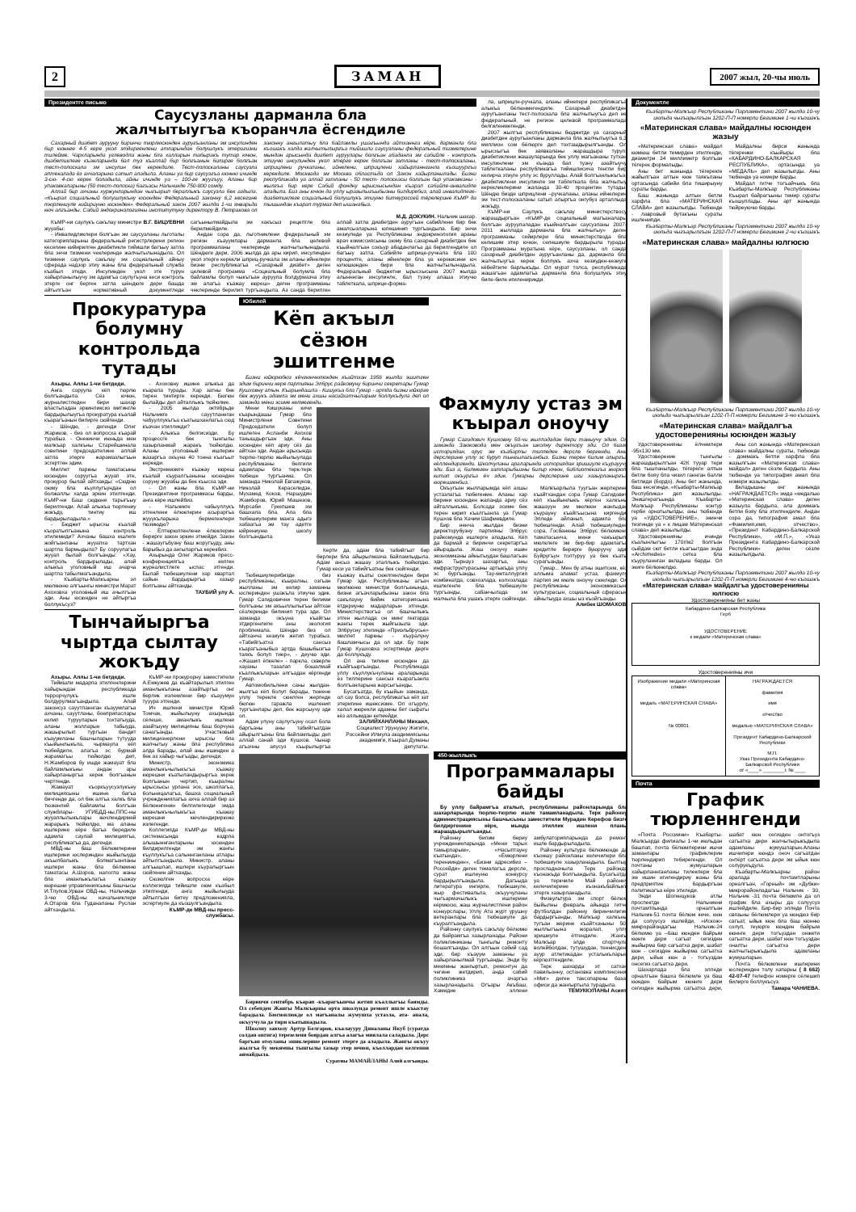2 ЗАМАН 2007 жыл, 20-чы июль
Президентге письмо
Саусузланы дарманла бла
жалчытыугъа къоранчла ёсгендиле
Сахарный диабет аурууну биринчи тюрлюсюнден ауругъанланы эм инсулинден бир кюннге 4-5 кере укол этдиргенлени атларындан болушлукъ этеригизни тилейме. Чархларында углеводла жаны бла халларын табыракъ тутар ючюн, диабетиклеге къанларында бал туз къаллай бир болгъанын билирге болгъан тест-полоскала эм инсулин бек керекдиле. Тест-полоскаланы саусузла аптекалада ёз ахчаларына сатып аладыла. Аланы уа бир саусузгъа кюнню ичинде 3-сю- 4-сю керек боладыла, айны ичинде уа – 100-ге жуугъуу. Аланы бир упаковкаларыны (50 тест-полоска) багъасы Нальчикде 750-800 сомду.
Аллай бир ахчаны хуржунларындан чыгъарып бераллыкъ саусузла бек аздыла. «Къырал социальный болушлукъну юсюнден Федеральный законну 6,2 кесегине тюрлениуле кийириуню юсюнден» Федеральный закон 2007 жылда 1-чи январьда кюч алгъанды. Сабий эндокринологияны институтуну директору В. Петракова ол законну ангылатыу бла байламлы ушагъында айтханнга кёре, дарманла бла къошакъ халда жалчытылыргъа тийишли саусузланы федеральный тизмелерине мындан арысында диабет ауруулары болгъан абаданла эм сабийле - контроль этиучю инсулинден укол этерге керек болгъан затланы - тест-полоскаланы, шприцлени ручкаланы, ийнелени, шприцлени хайырланнганла къошуургъа керекдиле. Москвада эм Москва областьда ол Закон хайырланылады. Бизни республикада уа аллай затланы - 50 тест- полоскасы болгъан бир упаковканы - жылгъа бир кере Сабий фондну ырысхысындан къарап сабийле-инвалидле аладыла. Биз аны ючюн да уллу ыразылыгъыбызны билдиребиз, алай инвалидлеге-диабетиклеге социальный болушлукъ этиуню битеуроссей тёрелерине КъМР да тышындан къарап турмаз деп ышанабыз.
М.Д. ДОКУКИН. Нальчик шахар.
КъМР-ни саулукъ сакълау министри В.Г. БИЦУЕВНИ жууабы:
- Инвалидликлери болгъан эм саусузланы льготалы категорияларыны федеральный регистрлерини регион кесегине кийирилген диабетикле тийишли багъыу затла бла энчи тизмени чеклеринде жалчытылынадыла. Ол тизмени саулукъ сакълау эм социальный айныу сферада надзор этиу жаны бла федеральный служба къабыл этеди. Инсулинден укол эте турун хайырланылыучу эм адамгъа саулугъуна кеси контроль этерге онг берген затла шёндюге дери башда айтылгъан нормативный документледе сагъынылмайдыла эм хакъсыз рецептле бла берилмейдиле.
Андан сора да, льготниклени федеральный эм регион къауумлары дарманла бла целевой программаланы чеклеринде жалчытылынадыла. Шёндюге дери, 2006 жылда да ары кирип, инсулинден укол этерге керекли шприц-ручкала эм аланы ийнелери бизни республикагъа «Сахарный диабет» деген целевой программа «Социальный болумла бла байламлы болуп чыкъгъан ауруула болдурмазча этиу эм алагъа къажау кюреш» деген программаны чеклеринде берилип тургъандыла. Аз санда берилген аллай затла диабетден ауругъан сабийлени бир бек амалсызларына юлешинип тургъандыла. Бир энчи кезиуледе уа Республиканы эндокринология араны врач комиссиясыны оюму бла сахарный диабетден бек къыйналгъан сокъур абаданлагъа да берилгендиле ол багъыу затла. Сабийле шприце-ручкала бла 100 процентге, аланы ийнелери бла уа керекисини юч юлюшюнден бири бла жалчытылынадыла. Федеральный бюджетни ырысхысына 2007 жылда алынннган инсулинле, бал тузну алаша этиучю таблеткала, шприце-форма-
ла, шприцле-ручкала, аланы ийнелери республикагъа алыкъа бёлюнмегендиле. Сахарный диабетден ауругъанланы тест-полоскала бла жалчытыугъа деп не федеральный, не регион целевой программалада белгиленмегенди.
2007 жылгъа республиканы бюджетде уа сахарный диабетден ауругъанланы дарманла бла жалчытыугъа 6,3 миллион сом бёлюрге деп тохташдырылгъанды. Ол ырысхыгъа бек заявкаланы жарашдыра туруп, диабетиклени жашауларында бек уллу магъананы тутхан инсулинлени эм къанда бал тузну азайтыучу таблеткаланы республикагъа тийишлисича тенгли бир келирча этиуге уллу эс буруллады. Алай болгъанлыкъгъа, диабетиклени инсулинле эм таблеткала бла жалчытыу керекликлерини жаланда 30-40 процентин тутады. Шёндю бизде шприцлени –ручкаланы, аланы ийнелерин эм тест-полоскаланы сатып алыргъа онгубуз арталлыда жокъду.
КъМР-ни Саулукъ сакълау министерствосу жарашдыргъан «КъМР-де социальный магъаналары болгъан ауруулаладан къыйналгъан саусузланы 2007-2011 жыллада дарманла бла жалчытыу» деген программаны сейирлери бла министерствода бла келишим этер ючюн, селешиуле бардырыла турады. Программаны муратына кёре, саусузланы, ол санда сахарный диабетден ауругъанланы да, дарманла бла жалчытыугъа керек боллукъ ахча кезиуден-кезиуге кёбейтиле барлыкъды. Ол мурат толса, республикада жашагъан адамлагъа дарманла бла болушлукъ этиу биле-биле игиленирикди.
Прокуратура болумну контрольда тутады
Ахыры. Аллы 1-чи бетдеди.
Анга соруула кёп тюрлю болгъандыла. Сёз ючюн, журналистледен бири шахар властьладан эркинликсиз митингле бардырылыугъа прокуратура къалай къарагъанын билирге сюйгенди.
- Шёндю, - дегенди Олег Жариков, - биз ол вопросха къарай турабыз. - Онекинчи июньда мен малкъар халкъны Старейшинала советини председателине аллай затла этерге жарамазлыгъын эсгертген эдим.
Миллет паркны таматасыны юсюнден соруугъа жууап эте, прокурор былай айтханды: «Сюдню оюму бла къуллугъундан ол болжаллы халда эркин этилгенди. КъМР-ни Баш сюдюне тарыгъыу берилгенди. Алай алыкъа тюрлениу жокъду, тинтиу иш бардырыладыла.»
- Бюджет ырысхы къалай къоратылгъанына контроль этилемиди? Ахчаны башха ишлеге жойгъанланы жууапха тартхан шартла бармыдыла? Бу соруулагъа жууап былай болгъанды: «Хау, контроль бардырылады, алай алыкъа уголовный иш ачарча шартла табылмагъандыла.
- Къабарты-Малкъарны эл мюлкюню алгъынгы министри Марат Ахоховха уголовный иш ачылгъан эди. Аны юсюнден не айтыргъа боллукъсуз?
- Ахоховну ишине алыкъа да къарала турады. Хар затны бек терен тинтирге керекди. Бюгюн былайды деп айталлыкъ тюйюлме.
- 2005 жылда октябрьде Нальчикге сауутланнган чабууллукъгъа къатышханлагъа сюд къачан этилликди?
- Алыкъа белгисизди. Бу процессге бек тынгылы хазырланмай жаракъ тюйюлдю. Аланы уголовный ишлерин жазаргъа окъуна 40 тонна къагъыт керекди.
Экстремизмге къажау кюреш къалай къуралгъаныны юсюнден соруну жууабы да бек къысха эди.
- Ол жаны бла КъМР-ни Президентини программасы барды, анга кёре ишлейбиз.
- Нальчикге чабыуллукъ этгенлени ёлюклерин асыраргъа жууукъларына бермегенлери тюзмюдю?
- Ёлтюрюлгенлени ёлюклерин берирге закон эркин этмейди. Закон - жашаугъбузну баш жоругъуду, аны барыбыз да ангыларгъа керекбиз.
Ахырында Олег Жариков пресс-конференциягъа келген журналистлеге ыспас этгенди. Былай тюбешиулени хар квартал сайын бардырыргъа хазыр болгъаны айтханды.
ТАУБИЙ улу А.
Тынчайыргъа чыртда сылтау жокъду
Ахыры. Аллы 1-чи бетдеди.
Тийишли мадарла этилгенлерини хайырындан республикада террорчулукъ ишле болдурулмагъандыла. Алай законсуз сауутланнган къауумлагъа ахчаны, сауутланы, боеприпаслары келип турууларын тохтатыуда, аланы жолларын табыуда, жашырылып тургъан бандит къауумланы башчыларын тутууда къыйынлыкъла, чырмаула кёп тюбейдиле, алагъа эс бурмай жарамагъы тюйюлдю деп, Н.Жамборов бу ишде жамауат бла байламлыкъны андан ары хайырланыргъа керек болгъанын чертгенди.
Жамауат къоркъуусузлукъну милициясыны ишине багъа бичгенде да, ол бек алгъа халкъ бла тюзюнлей байламлы болгъан служблары- УГИБДД-ны,ППС-ны жууаплылыкълары кючлендирмей жарарыкъ тюйюлдю, ма аланы ишлерине кёре багъа бередиле адамла саулай милициягъа, республикагъа да, дегенди.
МВД-ны баш бёлюмлерини ишлерини юслеринден жыйылыуда акъылбалыкъ болмагъанланы ишлери жаны бла бёлюмню таматасы А.Шоров, налогла жаны бла аманлыкълагъа къажау кюрешни управлениясыны башчысы И.Тлупов,Урван ОВД-ны, Нальчикде 3-чю ОВД-ны начальниклери А.Отаров бла Гуданаланы Руслан айтхандыла.
КъМР-ни прокурорну заместители А.Емкужев да къайтарылып этилген аманлыкъланы азайтыргъа онг берлик излемлени бир къауумун тууура этгенди.
Ич ишлени министри Юрий Томчак, жыйылыуну ахырында сёлеше, аманлыкъ ишлени азайтыуну милицияны баш борчуна санагъанды. Участковый милиционерлени ырысхы бла жалчытыу жаны бла республика алда барады, алай аны ишинден а бек аз хайыр чыгъады, дегенди.
Министр, экономика аманлыкъчылыкъгъа къажау кюрешни къатыландырыргъа керек болгъанын чертип, къыралны ырысхысы урлана эсе, школлагъа, больницалагъа, башха социальный учреждениялагъа ахча аллай бир аз бёлюннгенин белгилегенди эмда аманлыкъчылыкъгъа къажау кюрешни кючлендирирюню излегенди.
Коллегияда КъМР-де МВД-ны системасында кадрла алышыннганларыны юсюнден билдирилгенди эм жангы къуллукъгъа салыннганланы атлары айтылгъандыла. Министр, аланы алгъышлап, ишлери къуралыргъын сюйгенин айтханды.
Сюзюлген вопросха кёре коллегияда тийишли оюм къабыл этилгенди, анга жыйылыуда айтылгъан битеу предложениялa, эсгертиуле да къошулгъандыла.
КъМР-де МВД-ны пресс-службасы.
Юбилей
Кёп акъыл сёзюн эшитгенме
Бизни юйюрюбюз кёчгюнчюлюкден къайтхан 1956 жылда эшитген эдим биринчи кере партияны Элбрус райкомуну биринчи секретары Гумар Кушховну атын. Къарындашла - Кишукъа бла Гумар - артда бизни юйюрге бек жууукъ адамла эм мени ахшы насийхатчыларым боллукъдула деп ол заманда мени эсиме келмегенди.
Мени Кишуканы кичи къарындашы Гумар бла Министрлени Советини Председатели болуп ишлеген Асланби Ахохов танышдыргъан эди. Аны юсюнден кёп ариу сёз да айтхан эди. Андан арысында тюрлю-тюрлю жыйылыулада республиканы белгили адамлары бла терк-терк тюбеше тургъанма. Ол заманда Николай Евгажуков, Николай Кераселидзе, Мухамед Коков, Наршудин Жамборов, Юрий Машезов, Мурсаби Гукепшев эм башхала бла. Ала бла тюбешиулерим манга адыгэ хабзагъа эм тау адетге юйрениуню школу болгъандыла.
Керти да, адам бла табийгъат бир бирлери бла айырылмазча байламлыдыла. Адам ансыз жашау эталлыкъ тюйюлдю. Гумар кеси уа табийгъатны бек сюйгенди.
Тюбешиулерибизде биз республиканы, къыралны, озгъан жылланы эм келир заманны юслеринден ушакъла этиучю эдик. Гумар Сагидовични терен билими болгъаны эм акъыллылыгъы айтхан сёзлеринде билинип тура эди. Ол заманда окъуна къайгъы этдиргенлиле аны экология проблемала. Шёндю биз ол айтханча кезиуге жетип турабыз. «Табийгъатха сансыз къарагъаныбыз артда башыбызгъа таякъ болуп тиер», - деучю эди. «Жашил ёпкеле» - паркла, скверле хауаны тазалап бошалмай къаллыкъларын алгъадан кёргенди Гумар.
Автомобильлени саны жылдан-жылгъа кёп болуп барады, тюнене уллу терекле сюелген жерледе бюгюн гаражла ишленип тургъанлары деп, бек жарсыучу эди ол.
Адам улуну саулугъуну осал бола баргъаны аны табийгъатдан айырылгъаны бла байламлыды деп аллай санай эди Кушхов. Чынар агъачны аяусуз къырылыргъа къажау къаты сюелгенледен бири Гумар эди. Республиканы агъач мюлкюню министри болгъанында, бизни агъачларыбызны закон бла сакълауну бийик категориясына ётдериуню мадарларын этгенди. Министерствогъа ол башчылыкъ этген жыллада он минг гектарда жангы терек жыйгызыла эди. Элбрусну этегинде «Приэльбрусье» миллет паркны - къуралуну башламчысы да ол эди. Бу парк Гумар Кушховха эсгертмеди дерге да боллукъду.
Ол ана тилини юсюнден да къайгъыргъанды. Республикада уллу къуллукъчуланы араларында ёз тиллерине сансыз къарагъанла болгъанларына жарсыгъанды.
Бусагъатда, бу къыйын заманда, ол сау болса, республикагъа кёп зат этеригине ишексизме. Ол огъурлу, халал жюрекли адамны бет сыфаты кёз аллымдан кетмейди.
ЗАЛИЙХАНЛАНЫ Михаил,
Социалист Урунууну Жигити, Россейни Илмула академиясыны академиги, Къырал Думаны депутаты.
Фахмулу устаз эм къырал оноучу
Гумар Сагидович Кушховну 50-чи жыллададан бери таныучу эдим. Ол заманда Заюковода мен окъугъан школну директору эди. Ол бизге историядан, орус эм къабарты тилледен дерсле бергенди. Аны дерслерине уллу эс буруп тынгылагъанбыз. Бизни терен билим алыргъа кёллендиргенди. Школчуланы араларында историядан эришиуле къурауучу эди. Биз а, билмеген затларыбызны билир ючюн, библиотекагъа жюрюп, китап окъургъа ёч эдик. Гумарны дерслерине иги хазырланыргъа кюрешгенбиз.
Окъугъан жылларымда кёп ахшы устазлагъа тюбегенме. Аланы хар бирини юсюнден жаланда ариу сёз айталлыкъма. Болсада эсиме бек терен кирип къалгъанла уа Гумар Кушхов бла Хачим Шафиевдиле.
Бир ненча жылдан бизни директорубузну партияны Элбрус райкомунда ишлерге аладыла. Кёп да бармай а биринчи секретаргъа айырадыла. Жаш оноучу ишин экономиканы айнытыудан башлагъан эди. Тырнауз шахаргъа, аны инфраструктурасыны артыкъда уллу эс бургъанды. Тау-металлургия комбинатда, совхозлада, колхозлада ишлегенле бла тюбешиуле тургъанды, сабанчылада эм малчыла бла ушакъ этерге сюйгенди.
Малкъарлыла туугъан жерлерине къайтхандан сора Гумар Сагидович кёп къыйынлыкъ кёрген халкъны жашауун эм мюлкюн жангыдан къурауну къайгъысына киргенди. Элледе айланып, адамла бла тюбешгенди. Алай тюбешиуледен сора, Госбанкны Элбрус бёлюмюно таматасынча, мени чакъырып, мюлклеге эм бир-бир адамлагъа кредитле берирге буюруучу эди. Буйругъун толтуруу уа бек къаты сурагъанды.
Гумар... Мен бу атны эшитсем, кёз аллыма аламат устаз, фахмулу партия эм мюлк оноучу сюеледи. Ол республиканы экономикасын, культурасын, социальный сферасын айнытыуда ахшы ыз къойгъанды.
Алибек ШОМАХОВ.
Биринчи сентябрь къарап -къарагъынчы жетип къаллыгъы баямды. Ол себепден Жангы Малкъарны орта школунда ремонт ишле къыстау барадыла. Бюгюнлюкде ол магъаналы жумушха устазла, ата- анала, окъуучула да тири къатышадыла.
Школну завхозу Артур Белгаров, къалаууру Диналаны Якуб (суратда солдан онгнга) терезелени боярдан алгъа алагъа миялала саладыла. Дерс баргъан отоуланы эшиклерине ремонт этерге да аладыла. Жангы окъуу жылгъа бу мекямны тынгылы хазыр этер ючюн, къоллардан келгенни аямайдыла.
Суратны МАМАЙЛАНЫ Алий алгъанды.
450-жыллыкъ
Программалары байды
Бу уллу байрамгъа аталып, республиканы районларында бла шахарларында тюрлю-тюрлю ишле тамамланадыла. Терк районну администрациясыны башчысыны заместители Мурадин Керефов бизге билдиргенине кёре, мында этиллик ишлени планы жарашдырылгъанды.
Районну билим бериу учреждениеларында «Мени тарых тамырларым», «Насыптауну къатында», «Ёмюрлени терениинден», «Бизни адресибиз – Россейди» деген темалагъа дерсле, сурат ишлеуню конкурсу бардырылгъандыла. Дагъыда литература ингирле, тюбешиуле, жыр фестивальла, окъуучуланы чыгъармачылыкъ ишлерини кёрмюсю, жаш журналистлени район конкурслары, Уллу Ата журт урушну ветеранлары бла тюбешиуле да къуралгъандыла.
Районну саулукъ сакълау бёлюмю да байрамгъа хазырланады. Райони поликлиниканы тынгылы ремонту бошалгъанды. Ол алгъын сабий сад эди, бир къауум заманны уа хайырланылмай тургъанды. Энди бу мекямны жангыртып, ремонтун да чегине жетдирип, анда сабий поликлиника ачаргъа хазырланадыла. Огъары Акъбаш, Хамидие эллени амбулаторияларында да ремонт ишле бардырыладыла.
Районну культура бёлюмюнде да къоншу районланы келечилери бла тюбешиуле хазырланадыла. Былтыр прохладначыла Терк районда къонакъда болгъандыла. Бусагъатда уа теркчиле Май районну келечилерине къонакъбайлыкъ этерге хазырланадыла.
Физкультура эм спорт бёлюм быйылны февраль айында гитче футболдан районну биринчилигин бардыргъанды. Малкъар халкъны тугъан жерине къайтханыны 50-жыллыгъына жоралап, уллу эришиуле ётгендиле. Жангы Малкъар элде спортчула волейболдан, тутушудан, теннисден, ауур атлетикадан усталыкъларын кёргюзтгендиле.
Терк шахарда эт сатхан павильонну, остановка комплексени, «Миг» деген таксопаркны база-офиси да жангыртыла турадыла.
ТЕМУККУЛАНЫ Асият.
Документле
Къабарты-Малкъар Республиканы Парламентини 2007 жылда 10-чу июльда чыгъарылгъан 1202-П-П номерли Бегимине 1-чи къошакъ
«Материнская слава» майдалны юсюнден жазыу
«Материнская слава» майдал кюмюш бетли темирден этилгенди, диаметри 34 миллиметр болгъан тёгерек формалыды.
Аны бет жанында тёгерекге жайылгъан алтын кюн таякъланы ортасында сабийи бла тиширыуну сураты барды.
Баш жанында алтын бетли харфла бла «МАТЕРИНСКАЯ СЛАВА» деп жазылыпды. Тюбюнде - лавровый бутакъны сураты ишленипди.
Майдалны бирси жанында тёгеренки къыйыры бла «КАБАРДИНО-БАЛКАРСКАЯ РЕСПУБЛИКА», ортасында уа «МЕДАЛЬ» деп жазылыпды. Аны тюбюнде уа номери барды.
Майдал гитче тогъайчыкъ бла Къабарты-Малкъар Республиканы Къырал байрагъыны темир сураты къошуллады. Аны арт жанында тюйреуючю барды.
Къабарты-Малкъар Республиканы Парламентини 2007 жылда 10-чу июльда чыгъарылгъан 1202-П-П номерли Бегимине 2-чи къошакъ
«Материнская слава» майдалны юлгюсю
Къабарты-Малкъар Республиканы Парламентини 2007 жылда 10-чу июльда чыгъарылгъан 1202-П-П номерли Бегимине 3-чю къошакъ
«Материнская слава» майдалгъа удостоверенияны юсюнден жазыу
Удостоверенияны ёлчемлери -95х130 мм.
Удостоверение тынгылы жарашдырылгъан 42К тууар тери бла тышланыпды, тёгереги алтын бетли бояу бла чизил ганнган балли бетлиди (бордо). Аны бет жанында, баш кесегинде, «Къабарты-Малкъар Республика» деп жазылыпды. Энишгерагъында Къабарты-Малкъар Республиканы контур герби орнатылыпды, аны тюбюнде уа «УДОСТОВЕРЕНИЕ», экинчи тизгинде уа « к лицам Материнская слава» деп жазылыпды.
Удостоверенияны ичинде къалынлыгъы 170г/м2 болгъан сыйдам сют бетли къагъытдан энда «Archimedes» сетка бла къуруланнган вкладыш барды. Ол экиге бёлюнюпдю.
Аны сол жанында «Материнская слава» майдалны сураты, тюбюнде - доммакъ бетли харфла бла жазылгъан «Материнская слава» майдал» деген сёзле бардыла. Аны тюбюнде уа типография амал бла номери жазылыпды.
Вкладышны онг жанында «НАГРАЖДАЕТСЯ» эмда «медалью «Материнская слава» деген жазыула бардыла, ала доммакъ бетли бояу бла этилгендиле. Андан сора да, типография амал бла «Фамилия,имя, отчество», «Президент Кабардино-Балкарской Республики», «М.П.», «Указ Президента Кабардино-Балкарской Республики» деген сёзле жазылыпдыла.
Къабарты-Малкъар Республиканы Парламентини 2007 жылда 10-чу июльда чыгъарылгъан 1202-П-П номерли Бегимине 4-чю къошакъ
«Материнская слава» майдалгъа удостоверенияны юлгюсю
Удостоверенияны бет жаны
| Кабардино-Балкарская Республика Герб УДОСТОВЕРЕНИЕ к медали «Материнская слава» |
Удостоверенияны ичи
| Изображение медали «Материнская слава» медаль «МАТЕРИНСКАЯ СЛАВА» № 00001 | НАГРАЖДАЕТСЯ фамилия имя отчество медалью «МАТЕРИНСКАЯ СЛАВА» Президент Кабардино-Балкарской Республики М.П. Указ Президента Кабардино-Балкарской Республики от «____» ________г. № ____ |
Почта
График тюрленнгенди
«Почта Россиини» Къабарты-Малкъарда филиалы 1-чи июльдан башлап, почта бёлюмлерини ишчи заманлары графиклерин тюрлендирип тебирегенди. Ол почтаны жумушларын хайырланнганланы тилеклери бла эм ишин игилендириу жаны бла предприятие бардыргъан политикагъа кёре этиледи.
Энди Шогенцуков атлы проспектде Нальчикни почтамтпында орналгъан Нальчик-51 почта бёлюм кече, кюн да солуусуз ишлейди, «Искож» микрорайондагъы Нальчик-24 бёлюмю уа –баш кюнден байрым кюнге дери сагъат сегизден жыйырма бир сагъатха дери, шабат кюн - сегизден жыйырма сагъатха дери, ыйык кюн а - тогъуздан онсегиз сагъатха дери.
Шахарлада бла элледе орналгъан башха бёлюмле уа баш кюнден байрым кюннге дери сегизден жыйырма сагъатха дери, шабат кюн сегизден онтогъуз сагъатха дери жалчытырыкъдыла адамланы жумушларын.Аланы ишчилери кюндэ оноч сагъатдан онтёрт сагъатха дери эм ыйык кюн солурукъдула.
Къабарты-Малкъарны район аралада почтамтларыны орналгъан, «Горный» эм «Дубки» микрорайонладагъы Нальчик - 30, Нальчик -31 почта бёлюмле да ол график бла ахыры да солуусуз ишлейдиле. Бир-бир элледе Почта связьны бёлюмлери уа кюндюз бир сагъат, ыйык кюн бла баш кюнню солуп, геуюрге кюнден байрым кюннге дери тогъуздан онжети сагъатха дери, шабат кюн тогъуздан оналты сагъатха дери жалчытырыкъдыла адамланы жумушларын.
Почта бёлюмлени ишлерини юслеринден толу хапарны ( 8 662) 42-07-47 телефон номерге сёлешип билирге боллукъсуз.
Тамара ЧАНИЕВА.